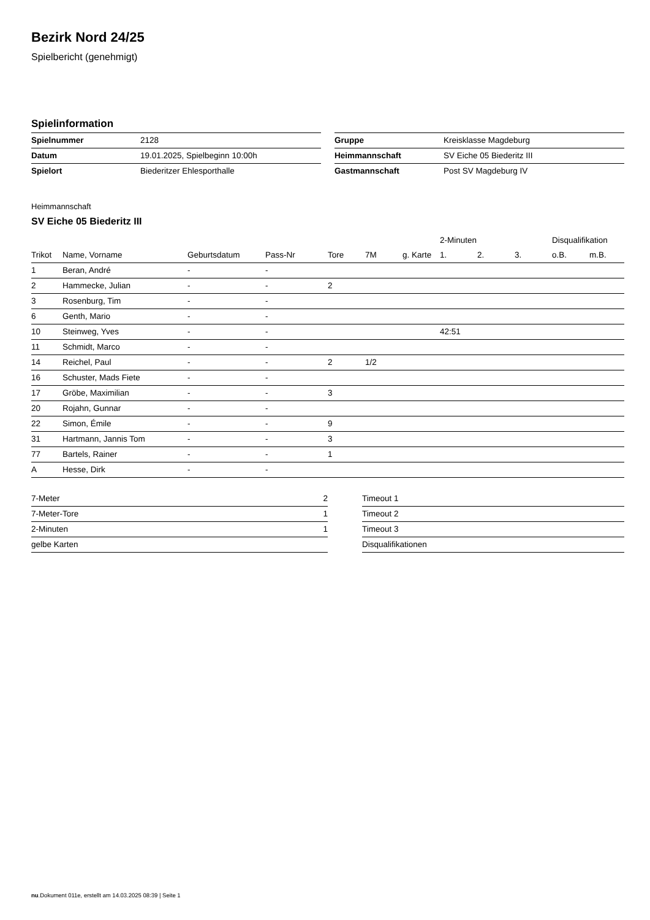Bezirk Nord 24/25
Spielbericht (genehmigt)
Spielinformation
| Spielnummer | 2128 |
| Datum | 19.01.2025, Spielbeginn 10:00h |
| Spielort | Biederitzer Ehlesporthalle |
| Gruppe | Kreisklasse Magdeburg |
| Heimmannschaft | SV Eiche 05 Biederitz III |
| Gastmannschaft | Post SV Magdeburg IV |
Heimmannschaft
SV Eiche 05 Biederitz III
| | | | | | | | 2-Minuten | | | Disqualifikation | |
| --- | --- | --- | --- | --- | --- | --- | --- | --- | --- | --- | --- |
| Trikot | Name, Vorname | Geburtsdatum | Pass-Nr | Tore | 7M | g. Karte | 1. | 2. | 3. | o.B. | m.B. |
| 1 | Beran, André | - | - | | | | | | | | |
| 2 | Hammecke, Julian | - | - | 2 | | | | | | | |
| 3 | Rosenburg, Tim | - | - | | | | | | | | |
| 6 | Genth, Mario | - | - | | | | | | | | |
| 10 | Steinweg, Yves | - | - | | | | 42:51 | | | | |
| 11 | Schmidt, Marco | - | - | | | | | | | | |
| 14 | Reichel, Paul | - | - | 2 | 1/2 | | | | | | |
| 16 | Schuster, Mads Fiete | - | - | | | | | | | | |
| 17 | Gröbe, Maximilian | - | - | 3 | | | | | | | |
| 20 | Rojahn, Gunnar | - | - | | | | | | | | |
| 22 | Simon, Émile | - | - | 9 | | | | | | | |
| 31 | Hartmann, Jannis Tom | - | - | 3 | | | | | | | |
| 77 | Bartels, Rainer | - | - | 1 | | | | | | | |
| A | Hesse, Dirk | - | - | | | | | | | | |
| 7-Meter | 2 |
| 7-Meter-Tore | 1 |
| 2-Minuten | 1 |
| gelbe Karten | |
| Timeout 1 |
| Timeout 2 |
| Timeout 3 |
| Disqualifikationen |
nu.Dokument 011e, erstellt am 14.03.2025 08:39 | Seite 1